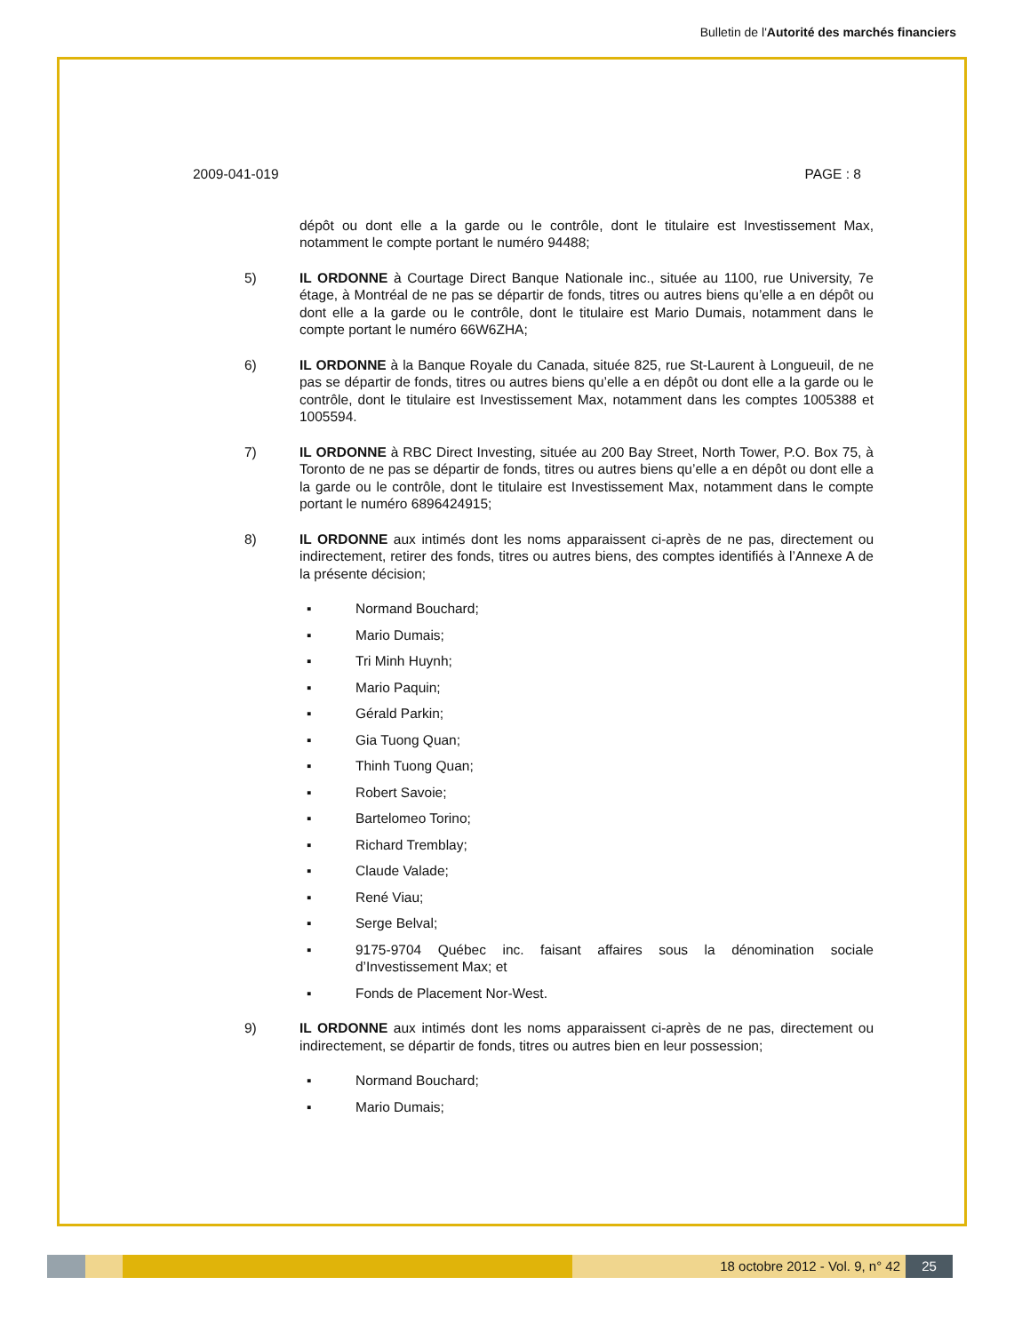Bulletin de l'Autorité des marchés financiers
2009-041-019 PAGE : 8
dépôt ou dont elle a la garde ou le contrôle, dont le titulaire est Investissement Max, notamment le compte portant le numéro 94488;
5) IL ORDONNE à Courtage Direct Banque Nationale inc., située au 1100, rue University, 7e étage, à Montréal de ne pas se départir de fonds, titres ou autres biens qu’elle a en dépôt ou dont elle a la garde ou le contrôle, dont le titulaire est Mario Dumais, notamment dans le compte portant le numéro 66W6ZHA;
6) IL ORDONNE à la Banque Royale du Canada, située 825, rue St-Laurent à Longueuil, de ne pas se départir de fonds, titres ou autres biens qu’elle a en dépôt ou dont elle a la garde ou le contrôle, dont le titulaire est Investissement Max, notamment dans les comptes 1005388 et 1005594.
7) IL ORDONNE à RBC Direct Investing, située au 200 Bay Street, North Tower, P.O. Box 75, à Toronto de ne pas se départir de fonds, titres ou autres biens qu’elle a en dépôt ou dont elle a la garde ou le contrôle, dont le titulaire est Investissement Max, notamment dans le compte portant le numéro 6896424915;
8) IL ORDONNE aux intimés dont les noms apparaissent ci-après de ne pas, directement ou indirectement, retirer des fonds, titres ou autres biens, des comptes identifiés à l’Annexe A de la présente décision;
▪ Normand Bouchard;
▪ Mario Dumais;
▪ Tri Minh Huynh;
▪ Mario Paquin;
▪ Gérald Parkin;
▪ Gia Tuong Quan;
▪ Thinh Tuong Quan;
▪ Robert Savoie;
▪ Bartelomeo Torino;
▪ Richard Tremblay;
▪ Claude Valade;
▪ René Viau;
▪ Serge Belval;
▪ 9175-9704 Québec inc. faisant affaires sous la dénomination sociale d’Investissement Max; et
▪ Fonds de Placement Nor-West.
9) IL ORDONNE aux intimés dont les noms apparaissent ci-après de ne pas, directement ou indirectement, se départir de fonds, titres ou autres bien en leur possession;
▪ Normand Bouchard;
▪ Mario Dumais;
18 octobre 2012 - Vol. 9, n° 42
25